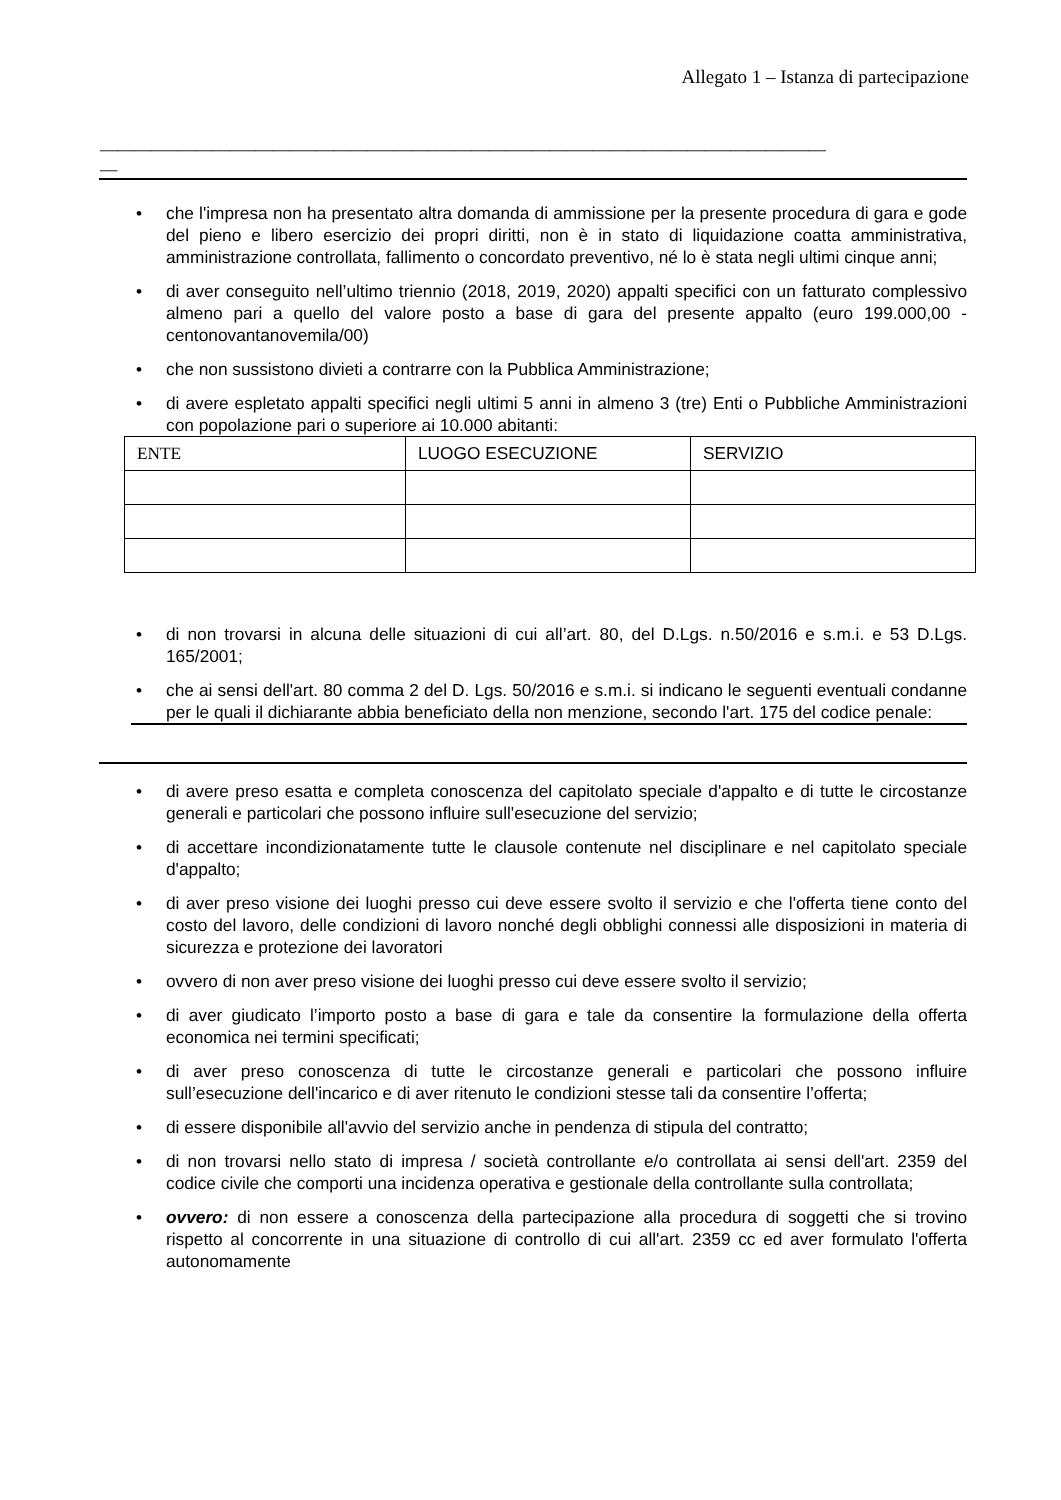Allegato 1 – Istanza di partecipazione
____________________________________________________________________________________
__
• che l'impresa non ha presentato altra domanda di ammissione per la presente procedura di gara e gode del pieno e libero esercizio dei propri diritti, non è in stato di liquidazione coatta amministrativa, amministrazione controllata, fallimento o concordato preventivo, né lo è stata negli ultimi cinque anni;
• di aver conseguito nell’ultimo triennio (2018, 2019, 2020) appalti specifici con un fatturato complessivo almeno pari a quello del valore posto a base di gara del presente appalto (euro 199.000,00 -centonovantanovemila/00)
• che non sussistono divieti a contrarre con la Pubblica Amministrazione;
• di avere espletato appalti specifici negli ultimi 5 anni in almeno 3 (tre) Enti o Pubbliche Amministrazioni con popolazione pari o superiore ai 10.000 abitanti:
| ENTE | LUOGO ESECUZIONE | SERVIZIO |
• di non trovarsi in alcuna delle situazioni di cui all’art. 80, del D.Lgs. n.50/2016 e s.m.i. e 53 D.Lgs. 165/2001;
• che ai sensi dell'art. 80 comma 2 del D. Lgs. 50/2016 e s.m.i. si indicano le seguenti eventuali condanne per le quali il dichiarante abbia beneficiato della non menzione, secondo l'art. 175 del codice penale:
• di avere preso esatta e completa conoscenza del capitolato speciale d'appalto e di tutte le circostanze generali e particolari che possono influire sull'esecuzione del servizio;
• di accettare incondizionatamente tutte le clausole contenute nel disciplinare e nel capitolato speciale d'appalto;
• di aver preso visione dei luoghi presso cui deve essere svolto il servizio e che l'offerta tiene conto del costo del lavoro, delle condizioni di lavoro nonché degli obblighi connessi alle disposizioni in materia di sicurezza e protezione dei lavoratori
• ovvero di non aver preso visione dei luoghi presso cui deve essere svolto il servizio;
• di aver giudicato l’importo posto a base di gara e tale da consentire la formulazione della offerta economica nei termini specificati;
• di aver preso conoscenza di tutte le circostanze generali e particolari che possono influire sull’esecuzione dell'incarico e di aver ritenuto le condizioni stesse tali da consentire l’offerta;
• di essere disponibile all'avvio del servizio anche in pendenza di stipula del contratto;
• di non trovarsi nello stato di impresa / società controllante e/o controllata ai sensi dell'art. 2359 del codice civile che comporti una incidenza operativa e gestionale della controllante sulla controllata;
• ovvero: di non essere a conoscenza della partecipazione alla procedura di soggetti che si trovino rispetto al concorrente in una situazione di controllo di cui all'art. 2359 cc ed aver formulato l'offerta autonomamente